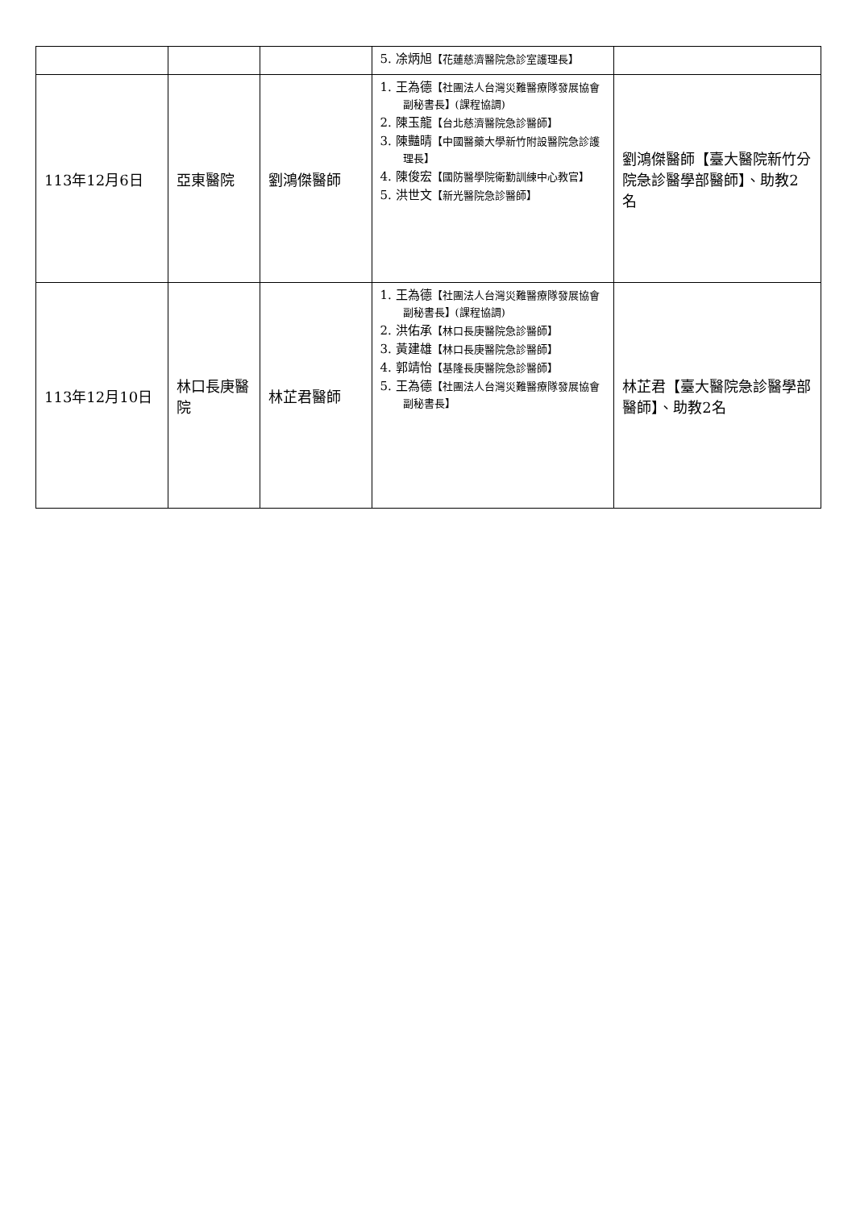| | | | 5. 凃炳旭 【花蓮慈濟醫院急診室護理長】 | |
| 113年12月6日 | 亞東醫院 | 劉鴻傑醫師 | 1. 王為德 【社團法人台灣災難醫療隊發展協會副秘書長】(課程協調) 2. 陳玉龍 【台北慈濟醫院急診醫師】 3. 陳豔晴 【中國醫藥大學新竹附設醫院急診護理長】 4. 陳俊宏 【國防醫學院衛勤訓練中心教官】 5. 洪世文 【新光醫院急診醫師】 | 劉鴻傑醫師【臺大醫院新竹分院急診醫學部醫師】、助教2名 |
| 113年12月10日 | 林口長庚醫院 | 林芷君醫師 | 1. 王為德 【社團法人台灣災難醫療隊發展協會副秘書長】(課程協調) 2. 洪佑承 【林口長庚醫院急診醫師】 3. 黃建雄 【林口長庚醫院急診醫師】 4. 郭靖怡 【基隆長庚醫院急診醫師】 5. 王為德 【社團法人台灣災難醫療隊發展協會副秘書長】 | 林芷君【臺大醫院急診醫學部醫師】、助教2名 |